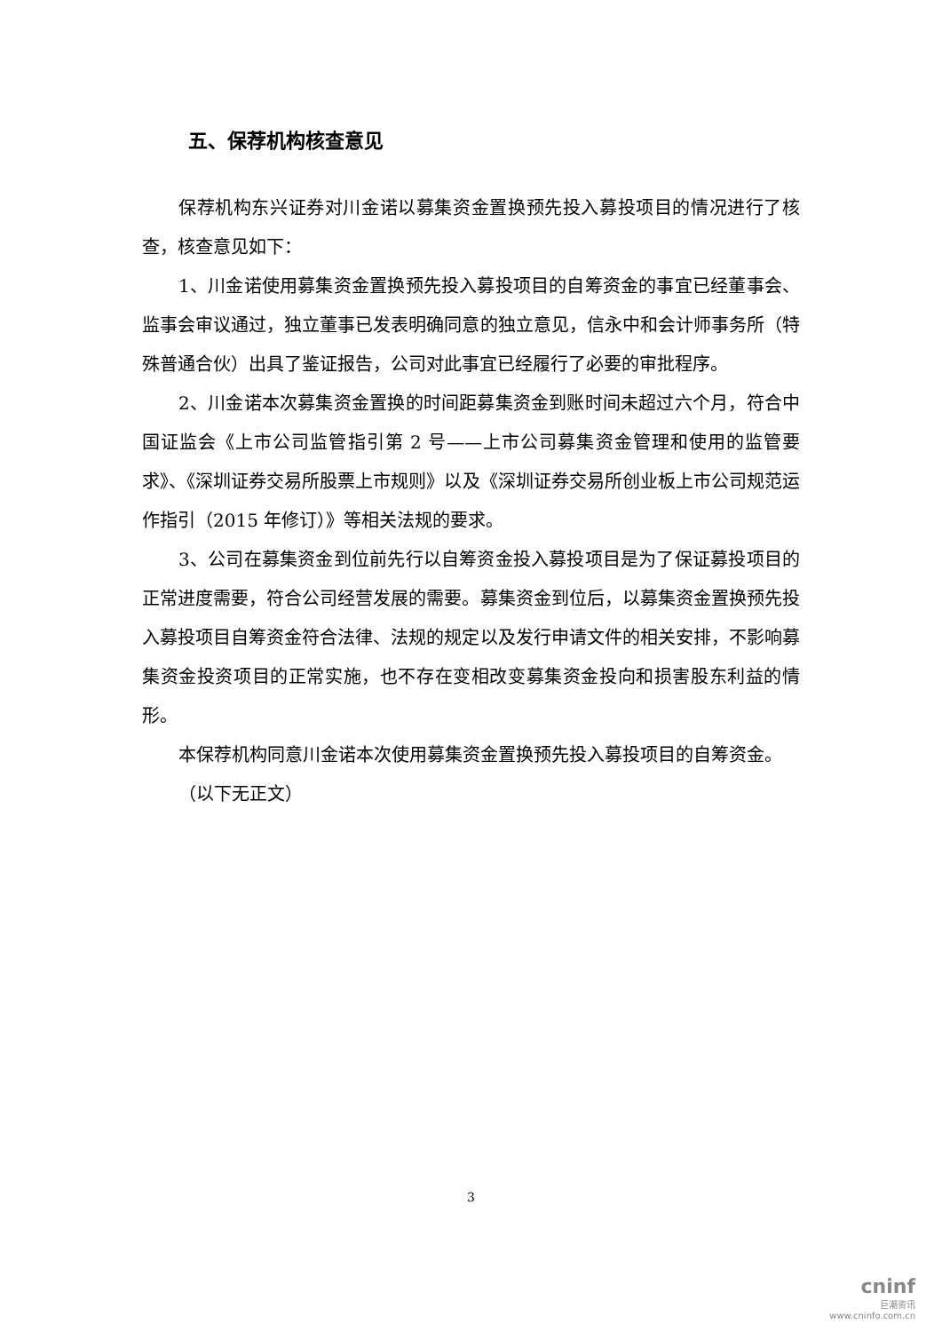五、保荐机构核查意见
保荐机构东兴证券对川金诺以募集资金置换预先投入募投项目的情况进行了核查，核查意见如下：
1、川金诺使用募集资金置换预先投入募投项目的自筹资金的事宜已经董事会、监事会审议通过，独立董事已发表明确同意的独立意见，信永中和会计师事务所（特殊普通合伙）出具了鉴证报告，公司对此事宜已经履行了必要的审批程序。
2、川金诺本次募集资金置换的时间距募集资金到账时间未超过六个月，符合中国证监会《上市公司监管指引第 2 号——上市公司募集资金管理和使用的监管要求》、《深圳证券交易所股票上市规则》以及《深圳证券交易所创业板上市公司规范运作指引（2015 年修订）》等相关法规的要求。
3、公司在募集资金到位前先行以自筹资金投入募投项目是为了保证募投项目的正常进度需要，符合公司经营发展的需要。募集资金到位后，以募集资金置换预先投入募投项目自筹资金符合法律、法规的规定以及发行申请文件的相关安排，不影响募集资金投资项目的正常实施，也不存在变相改变募集资金投向和损害股东利益的情形。
本保荐机构同意川金诺本次使用募集资金置换预先投入募投项目的自筹资金。
（以下无正文）
3
cninf
巨潮资讯
www.cninfo.com.cn